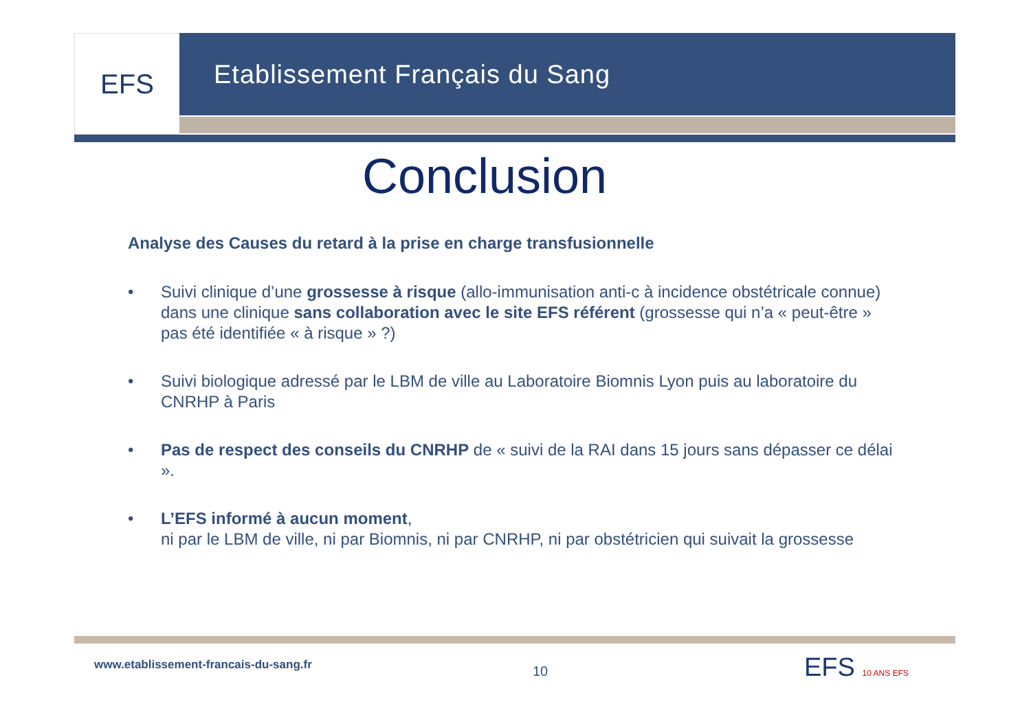EFS Etablissement Français du Sang
Conclusion
Analyse des Causes du retard à la prise en charge transfusionnelle
• Suivi clinique d’une grossesse à risque (allo-immunisation anti-c à incidence obstétricale connue) dans une clinique sans collaboration avec le site EFS référent (grossesse qui n’a « peut-être » pas été identifiée « à risque » ?)
• Suivi biologique adressé par le LBM de ville au Laboratoire Biomnis Lyon puis au laboratoire du CNRHP à Paris
• Pas de respect des conseils du CNRHP de « suivi de la RAI dans 15 jours sans dépasser ce délai ».
• L’EFS informé à aucun moment,
ni par le LBM de ville, ni par Biomnis, ni par CNRHP, ni par obstétricien qui suivait la grossesse
www.etablissement-francais-du-sang.fr
10 EFS 10 ANS EFS